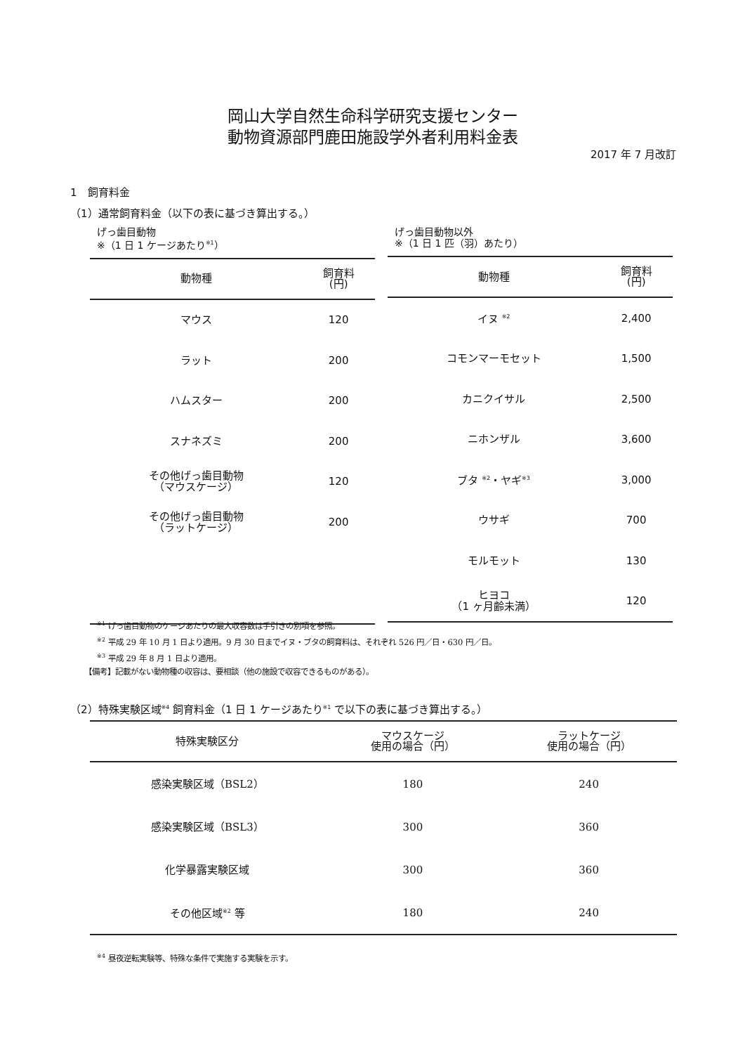岡山大学自然生命科学研究支援センター
動物資源部門鹿田施設学外者利用料金表
2017 年 7 月改訂
1　飼育料金
（1）通常飼育料金（以下の表に基づき算出する。）
げっ歯目動物
※（1 日 1 ケージあたり<sup>※1</sup>）
| 動物種 | 飼育料 (円) |
| --- | --- |
| マウス | 120 |
| ラット | 200 |
| ハムスター | 200 |
| スナネズミ | 200 |
| その他げっ歯目動物 （マウスケージ） | 120 |
| その他げっ歯目動物 （ラットケージ） | 200 |
げっ歯目動物以外
※（1 日 1 匹（羽）あたり）
| 動物種 | 飼育料 (円) |
| --- | --- |
| イヌ <sup>※2</sup> | 2,400 |
| コモンマーモセット | 1,500 |
| カニクイサル | 2,500 |
| ニホンザル | 3,600 |
| ブタ <sup>※2</sup>・ヤギ<sup>※3</sup> | 3,000 |
| ウサギ | 700 |
| モルモット | 130 |
| ヒヨコ （1 ヶ月齢未満） | 120 |
<sup>※1</sup> げっ歯目動物のケージあたりの最大収容数は手引きの別項を参照。
<sup>※2</sup> 平成 29 年 10 月 1 日より適用。9 月 30 日までイヌ・ブタの飼育料は、それぞれ 526 円／日・630 円／日。
<sup>※3</sup> 平成 29 年 8 月 1 日より適用。
【備考】記載がない動物種の収容は、要相談（他の施設で収容できるものがある）。
（2）特殊実験区域<sup>※4</sup> 飼育料金（1 日 1 ケージあたり<sup>※1</sup> で以下の表に基づき算出する。）
| 特殊実験区分 | マウスケージ 使用の場合（円） | ラットケージ 使用の場合（円） |
| --- | --- | --- |
| 感染実験区域（BSL2） | 180 | 240 |
| 感染実験区域（BSL3） | 300 | 360 |
| 化学暴露実験区域 | 300 | 360 |
| その他区域<sup>※2</sup> 等 | 180 | 240 |
<sup>※4</sup> 昼夜逆転実験等、特殊な条件で実施する実験を示す。